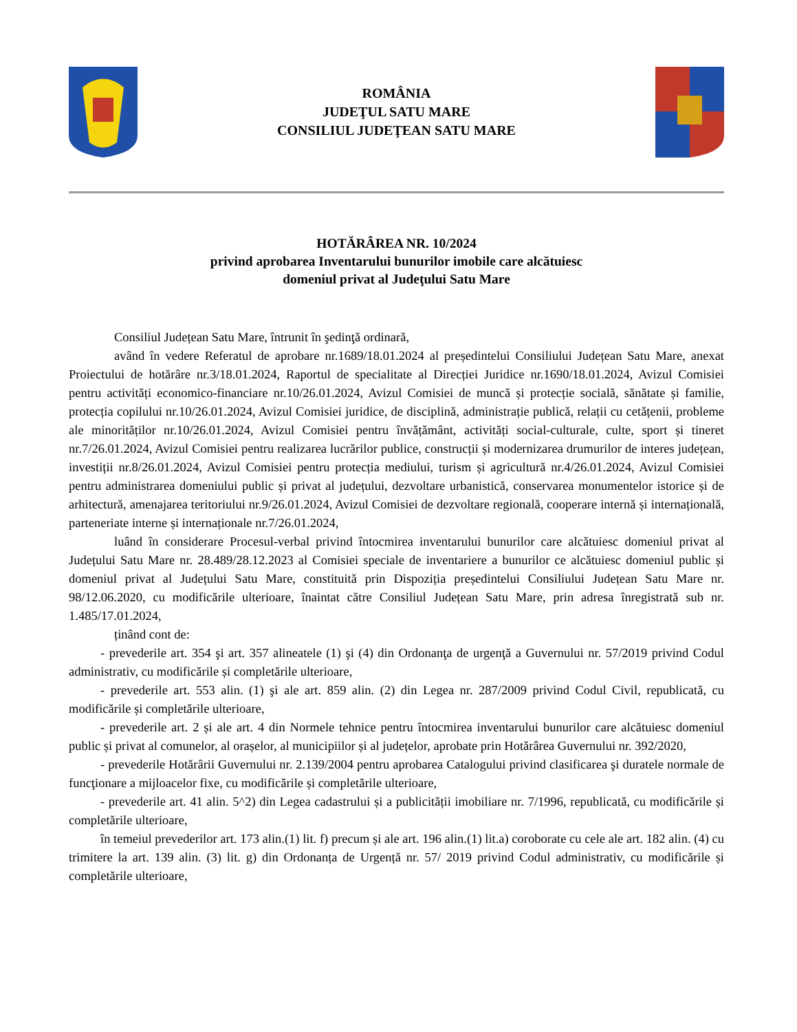ROMÂNIA
JUDEŢUL SATU MARE
CONSILIUL JUDEŢEAN SATU MARE
HOTĂRÂREA NR. 10/2024
privind aprobarea Inventarului bunurilor imobile care alcătuiesc
domeniul privat al Judeţului Satu Mare
Consiliul Județean Satu Mare, întrunit în şedinţă ordinară,
având în vedere Referatul de aprobare nr.1689/18.01.2024 al președintelui Consiliului Județean Satu Mare, anexat Proiectului de hotărâre nr.3/18.01.2024, Raportul de specialitate al Direcției Juridice nr.1690/18.01.2024, Avizul Comisiei pentru activități economico-financiare nr.10/26.01.2024, Avizul Comisiei de muncă și protecție socială, sănătate și familie, protecția copilului nr.10/26.01.2024, Avizul Comisiei juridice, de disciplină, administrație publică, relații cu cetățenii, probleme ale minorităților nr.10/26.01.2024, Avizul Comisiei pentru învățământ, activități social-culturale, culte, sport și tineret nr.7/26.01.2024, Avizul Comisiei pentru realizarea lucrărilor publice, construcții și modernizarea drumurilor de interes județean, investiții nr.8/26.01.2024, Avizul Comisiei pentru protecția mediului, turism și agricultură nr.4/26.01.2024, Avizul Comisiei pentru administrarea domeniului public și privat al județului, dezvoltare urbanistică, conservarea monumentelor istorice și de arhitectură, amenajarea teritoriului nr.9/26.01.2024, Avizul Comisiei de dezvoltare regională, cooperare internă și internațională, parteneriate interne și internaționale nr.7/26.01.2024,
luând în considerare Procesul-verbal privind întocmirea inventarului bunurilor care alcătuiesc domeniul privat al Județului Satu Mare nr. 28.489/28.12.2023 al Comisiei speciale de inventariere a bunurilor ce alcătuiesc domeniul public și domeniul privat al Județului Satu Mare, constituită prin Dispoziția președintelui Consiliului Județean Satu Mare nr. 98/12.06.2020, cu modificările ulterioare, înaintat către Consiliul Județean Satu Mare, prin adresa înregistrată sub nr. 1.485/17.01.2024,
ținând cont de:
- prevederile art. 354 şi art. 357 alineatele (1) şi (4) din Ordonanţa de urgenţă a Guvernului nr. 57/2019 privind Codul administrativ, cu modificările și completările ulterioare,
- prevederile art. 553 alin. (1) şi ale art. 859 alin. (2) din Legea nr. 287/2009 privind Codul Civil, republicată, cu modificările și completările ulterioare,
- prevederile art. 2 și ale art. 4 din Normele tehnice pentru întocmirea inventarului bunurilor care alcătuiesc domeniul public și privat al comunelor, al orașelor, al municipiilor și al județelor, aprobate prin Hotărârea Guvernului nr. 392/2020,
- prevederile Hotărârii Guvernului nr. 2.139/2004 pentru aprobarea Catalogului privind clasificarea şi duratele normale de funcţionare a mijloacelor fixe, cu modificările și completările ulterioare,
- prevederile art. 41 alin. 5^2) din Legea cadastrului și a publicității imobiliare nr. 7/1996, republicată, cu modificările și completările ulterioare,
în temeiul prevederilor art. 173 alin.(1) lit. f) precum și ale art. 196 alin.(1) lit.a) coroborate cu cele ale art. 182 alin. (4) cu trimitere la art. 139 alin. (3) lit. g) din Ordonanța de Urgență nr. 57/ 2019 privind Codul administrativ, cu modificările și completările ulterioare,